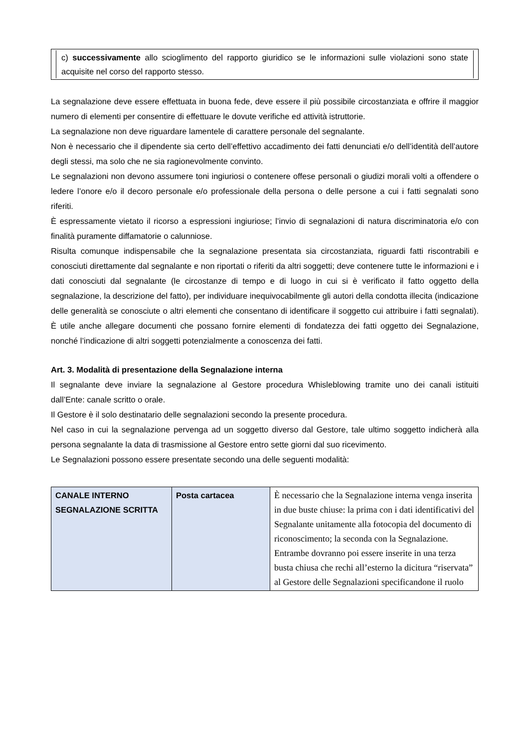c) successivamente allo scioglimento del rapporto giuridico se le informazioni sulle violazioni sono state acquisite nel corso del rapporto stesso.
La segnalazione deve essere effettuata in buona fede, deve essere il più possibile circostanziata e offrire il maggior numero di elementi per consentire di effettuare le dovute verifiche ed attività istruttorie.
La segnalazione non deve riguardare lamentele di carattere personale del segnalante.
Non è necessario che il dipendente sia certo dell’effettivo accadimento dei fatti denunciati e/o dell’identità dell’autore degli stessi, ma solo che ne sia ragionevolmente convinto.
Le segnalazioni non devono assumere toni ingiuriosi o contenere offese personali o giudizi morali volti a offendere o ledere l’onore e/o il decoro personale e/o professionale della persona o delle persone a cui i fatti segnalati sono riferiti.
È espressamente vietato il ricorso a espressioni ingiuriose; l’invio di segnalazioni di natura discriminatoria e/o con finalità puramente diffamatorie o calunniose.
Risulta comunque indispensabile che la segnalazione presentata sia circostanziata, riguardi fatti riscontrabili e conosciuti direttamente dal segnalante e non riportati o riferiti da altri soggetti; deve contenere tutte le informazioni e i dati conosciuti dal segnalante (le circostanze di tempo e di luogo in cui si è verificato il fatto oggetto della segnalazione, la descrizione del fatto), per individuare inequivocabilmente gli autori della condotta illecita (indicazione delle generalità se conosciute o altri elementi che consentano di identificare il soggetto cui attribuire i fatti segnalati). È utile anche allegare documenti che possano fornire elementi di fondatezza dei fatti oggetto dei Segnalazione, nonché l’indicazione di altri soggetti potenzialmente a conoscenza dei fatti.
Art. 3. Modalità di presentazione della Segnalazione interna
Il segnalante deve inviare la segnalazione al Gestore procedura Whisleblowing tramite uno dei canali istituiti dall’Ente: canale scritto o orale.
Il Gestore è il solo destinatario delle segnalazioni secondo la presente procedura.
Nel caso in cui la segnalazione pervenga ad un soggetto diverso dal Gestore, tale ultimo soggetto indicherà alla persona segnalante la data di trasmissione al Gestore entro sette giorni dal suo ricevimento.
Le Segnalazioni possono essere presentate secondo una delle seguenti modalità:
| CANALE INTERNO SEGNALAZIONE SCRITTA | Posta cartacea | È necessario che la Segnalazione interna venga inserita in due buste chiuse: la prima con i dati identificativi del Segnalante unitamente alla fotocopia del documento di riconoscimento; la seconda con la Segnalazione. Entrambe dovranno poi essere inserite in una terza busta chiusa che rechi all’esterno la dicitura “riservata” al Gestore delle Segnalazioni specificandone il ruolo |